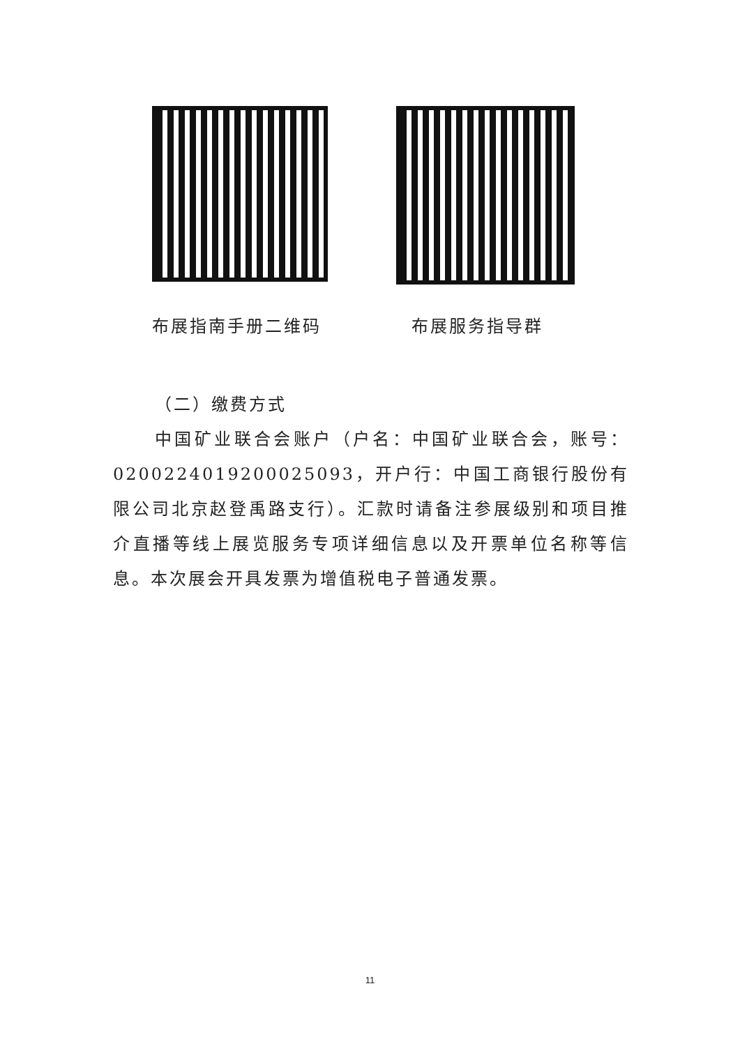布展指南手册二维码 布展服务指导群
（二）缴费方式
中国矿业联合会账户（户名：中国矿业联合会，账号：0200224019200025093，开户行：中国工商银行股份有限公司北京赵登禹路支行）。汇款时请备注参展级别和项目推介直播等线上展览服务专项详细信息以及开票单位名称等信息。本次展会开具发票为增值税电子普通发票。
11